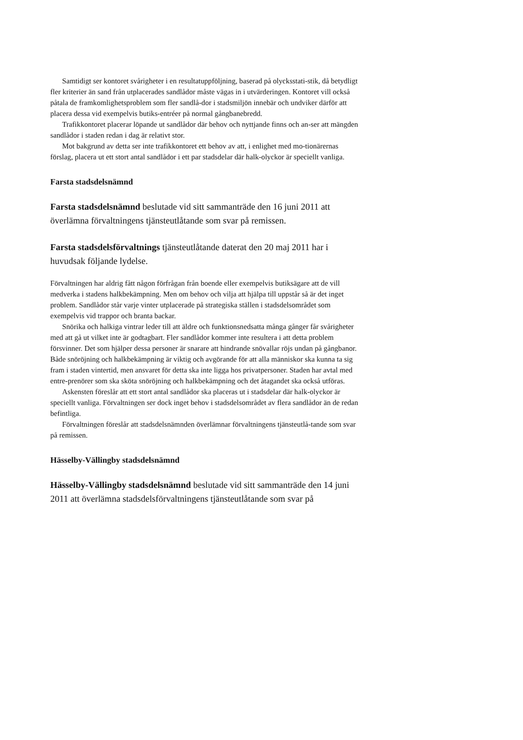Samtidigt ser kontoret svårigheter i en resultatuppföljning, baserad på olycksstati-stik, då betydligt fler kriterier än sand från utplacerades sandlådor måste vägas in i utvärderingen. Kontoret vill också påtala de framkomlighetsproblem som fler sandlå-dor i stadsmiljön innebär och undviker därför att placera dessa vid exempelvis butiks-entréer på normal gångbanebredd.
Trafikkontoret placerar löpande ut sandlådor där behov och nyttjande finns och an-ser att mängden sandlådor i staden redan i dag är relativt stor.
Mot bakgrund av detta ser inte trafikkontoret ett behov av att, i enlighet med mo-tionärernas förslag, placera ut ett stort antal sandlådor i ett par stadsdelar där halk-olyckor är speciellt vanliga.
Farsta stadsdelsnämnd
Farsta stadsdelsnämnd beslutade vid sitt sammanträde den 16 juni 2011 att överlämna förvaltningens tjänsteutlåtande som svar på remissen.
Farsta stadsdelsförvaltnings tjänsteutlåtande daterat den 20 maj 2011 har i huvudsak följande lydelse.
Förvaltningen har aldrig fått någon förfrågan från boende eller exempelvis butiksägare att de vill medverka i stadens halkbekämpning. Men om behov och vilja att hjälpa till uppstår så är det inget problem. Sandlådor står varje vinter utplacerade på strategiska ställen i stadsdelsområdet som exempelvis vid trappor och branta backar.
Snörika och halkiga vintrar leder till att äldre och funktionsnedsatta många gånger får svårigheter med att gå ut vilket inte är godtagbart. Fler sandlådor kommer inte resultera i att detta problem försvinner. Det som hjälper dessa personer är snarare att hindrande snövallar röjs undan på gångbanor. Både snöröjning och halkbekämpning är viktig och avgörande för att alla människor ska kunna ta sig fram i staden vintertid, men ansvaret för detta ska inte ligga hos privatpersoner. Staden har avtal med entre-prenörer som ska sköta snöröjning och halkbekämpning och det åtagandet ska också utföras.
Askensten föreslår att ett stort antal sandlådor ska placeras ut i stadsdelar där halk-olyckor är speciellt vanliga. Förvaltningen ser dock inget behov i stadsdelsområdet av flera sandlådor än de redan befintliga.
Förvaltningen föreslår att stadsdelsnämnden överlämnar förvaltningens tjänsteutlå-tande som svar på remissen.
Hässelby-Vällingby stadsdelsnämnd
Hässelby-Vällingby stadsdelsnämnd beslutade vid sitt sammanträde den 14 juni 2011 att överlämna stadsdelsförvaltningens tjänsteutlåtande som svar på